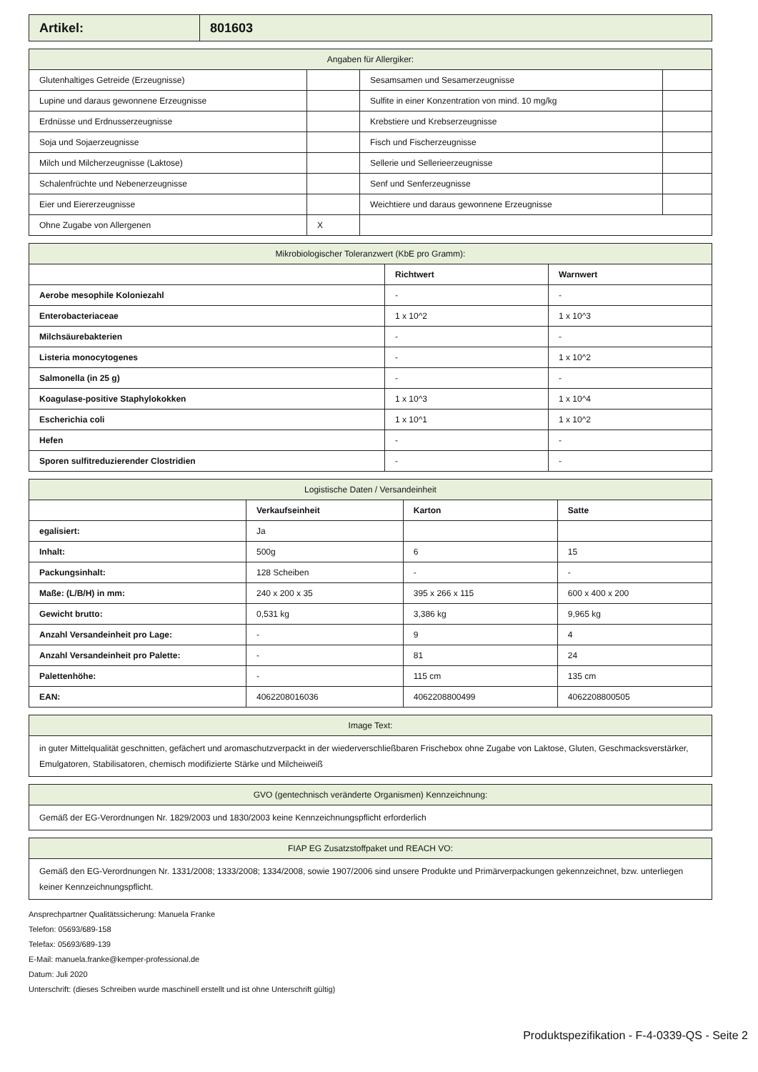| Artikel: | 801603 |
| Angaben für Allergiker: | | | |
| --- | --- | --- | --- |
| Glutenhaltiges Getreide (Erzeugnisse) | | Sesamsamen und Sesamerzeugnisse | |
| Lupine und daraus gewonnene Erzeugnisse | | Sulfite in einer Konzentration von mind. 10 mg/kg | |
| Erdnüsse und Erdnusserzeugnisse | | Krebstiere und Krebserzeugnisse | |
| Soja und Sojaerzeugnisse | | Fisch und Fischerzeugnisse | |
| Milch und Milcherzeugnisse (Laktose) | | Sellerie und Sellerieerzeugnisse | |
| Schalenfrüchte und Nebenerzeugnisse | | Senf und Senferzeugnisse | |
| Eier und Eiererzeugnisse | | Weichtiere und daraus gewonnene Erzeugnisse | |
| Ohne Zugabe von Allergenen | X | | |
| Mikrobiologischer Toleranzwert (KbE pro Gramm): | | |
| --- | --- | --- |
| | Richtwert | Warnwert |
| Aerobe mesophile Koloniezahl | - | - |
| Enterobacteriaceae | 1 x 10^2 | 1 x 10^3 |
| Milchsäurebakterien | - | - |
| Listeria monocytogenes | - | 1 x 10^2 |
| Salmonella (in 25 g) | - | - |
| Koagulase-positive Staphylokokken | 1 x 10^3 | 1 x 10^4 |
| Escherichia coli | 1 x 10^1 | 1 x 10^2 |
| Hefen | - | - |
| Sporen sulfitreduzierender Clostridien | - | - |
| Logistische Daten / Versandeinheit | | | |
| --- | --- | --- | --- |
| | Verkaufseinheit | Karton | Satte |
| egalisiert: | Ja | | |
| Inhalt: | 500g | 6 | 15 |
| Packungsinhalt: | 128 Scheiben | - | - |
| Maße: (L/B/H) in mm: | 240 x 200 x 35 | 395 x 266 x 115 | 600 x 400 x 200 |
| Gewicht brutto: | 0,531 kg | 3,386 kg | 9,965 kg |
| Anzahl Versandeinheit pro Lage: | - | 9 | 4 |
| Anzahl Versandeinheit pro Palette: | - | 81 | 24 |
| Palettenhöhe: | - | 115 cm | 135 cm |
| EAN: | 4062208016036 | 4062208800499 | 4062208800505 |
| Image Text: |
| --- |
| in guter Mittelqualität geschnitten, gefächert und aromaschutzverpackt in der wiederverschließbaren Frischebox ohne Zugabe von Laktose, Gluten, Geschmacksverstärker, Emulgatoren, Stabilisatoren, chemisch modifizierte Stärke und Milcheiweiß |
| GVO (gentechnisch veränderte Organismen) Kennzeichnung: |
| --- |
| Gemäß der EG-Verordnungen Nr. 1829/2003 und 1830/2003 keine Kennzeichnungspflicht erforderlich |
| FIAP EG Zusatzstoffpaket und REACH VO: |
| --- |
| Gemäß den EG-Verordnungen Nr. 1331/2008; 1333/2008; 1334/2008, sowie 1907/2006 sind unsere Produkte und Primärverpackungen gekennzeichnet, bzw. unterliegen keiner Kennzeichnungspflicht. |
Ansprechpartner Qualitätssicherung: Manuela Franke
Telefon: 05693/689-158
Telefax: 05693/689-139
E-Mail: manuela.franke@kemper-professional.de
Datum: Juli 2020
Unterschrift: (dieses Schreiben wurde maschinell erstellt und ist ohne Unterschrift gültig)
Produktspezifikation - F-4-0339-QS - Seite 2